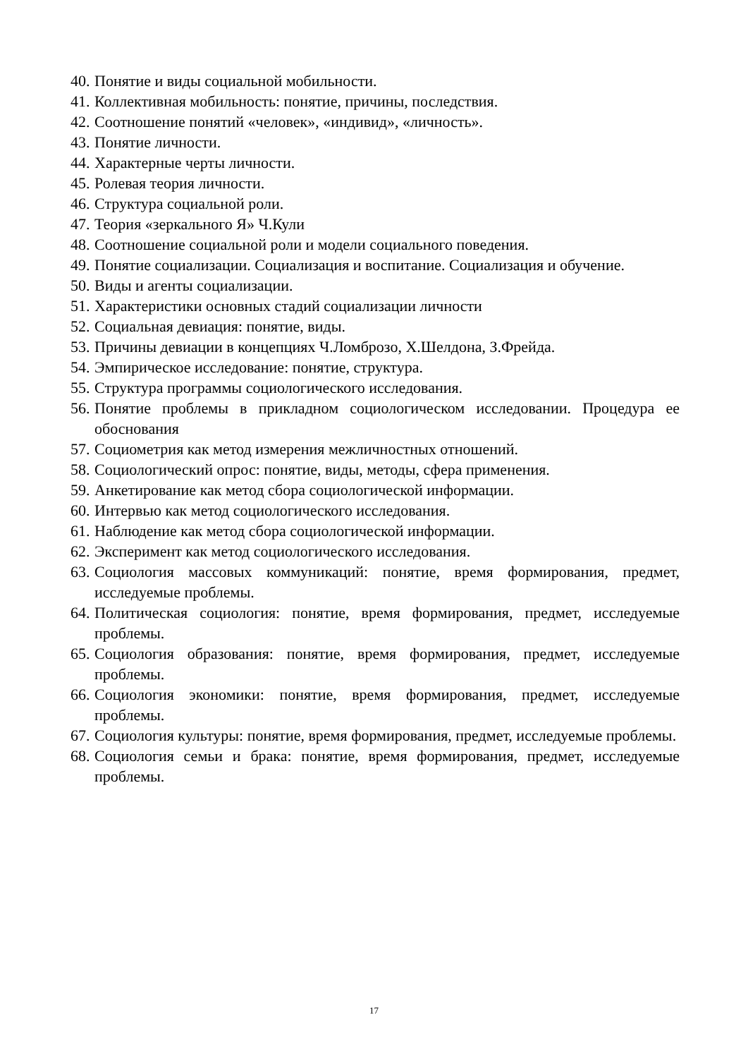40. Понятие и виды социальной мобильности.
41. Коллективная мобильность: понятие, причины, последствия.
42. Соотношение понятий «человек», «индивид», «личность».
43. Понятие личности.
44. Характерные черты личности.
45. Ролевая теория личности.
46. Структура социальной роли.
47. Теория «зеркального Я» Ч.Кули
48. Соотношение социальной роли и модели социального поведения.
49. Понятие социализации. Социализация и воспитание. Социализация и обучение.
50. Виды и агенты социализации.
51. Характеристики основных стадий социализации личности
52. Социальная девиация: понятие, виды.
53. Причины девиации в концепциях Ч.Ломброзо, Х.Шелдона, З.Фрейда.
54. Эмпирическое исследование: понятие, структура.
55. Структура программы социологического исследования.
56. Понятие проблемы в прикладном социологическом исследовании. Процедура ее обоснования
57. Социометрия как метод измерения межличностных отношений.
58. Социологический опрос: понятие, виды, методы, сфера применения.
59. Анкетирование как метод сбора социологической информации.
60. Интервью как метод социологического исследования.
61. Наблюдение как метод сбора социологической информации.
62. Эксперимент как метод социологического исследования.
63. Социология массовых коммуникаций: понятие, время формирования, предмет, исследуемые проблемы.
64. Политическая социология: понятие, время формирования, предмет, исследуемые проблемы.
65. Социология образования: понятие, время формирования, предмет, исследуемые проблемы.
66. Социология экономики: понятие, время формирования, предмет, исследуемые проблемы.
67. Социология культуры: понятие, время формирования, предмет, исследуемые проблемы.
68. Социология семьи и брака: понятие, время формирования, предмет, исследуемые проблемы.
17